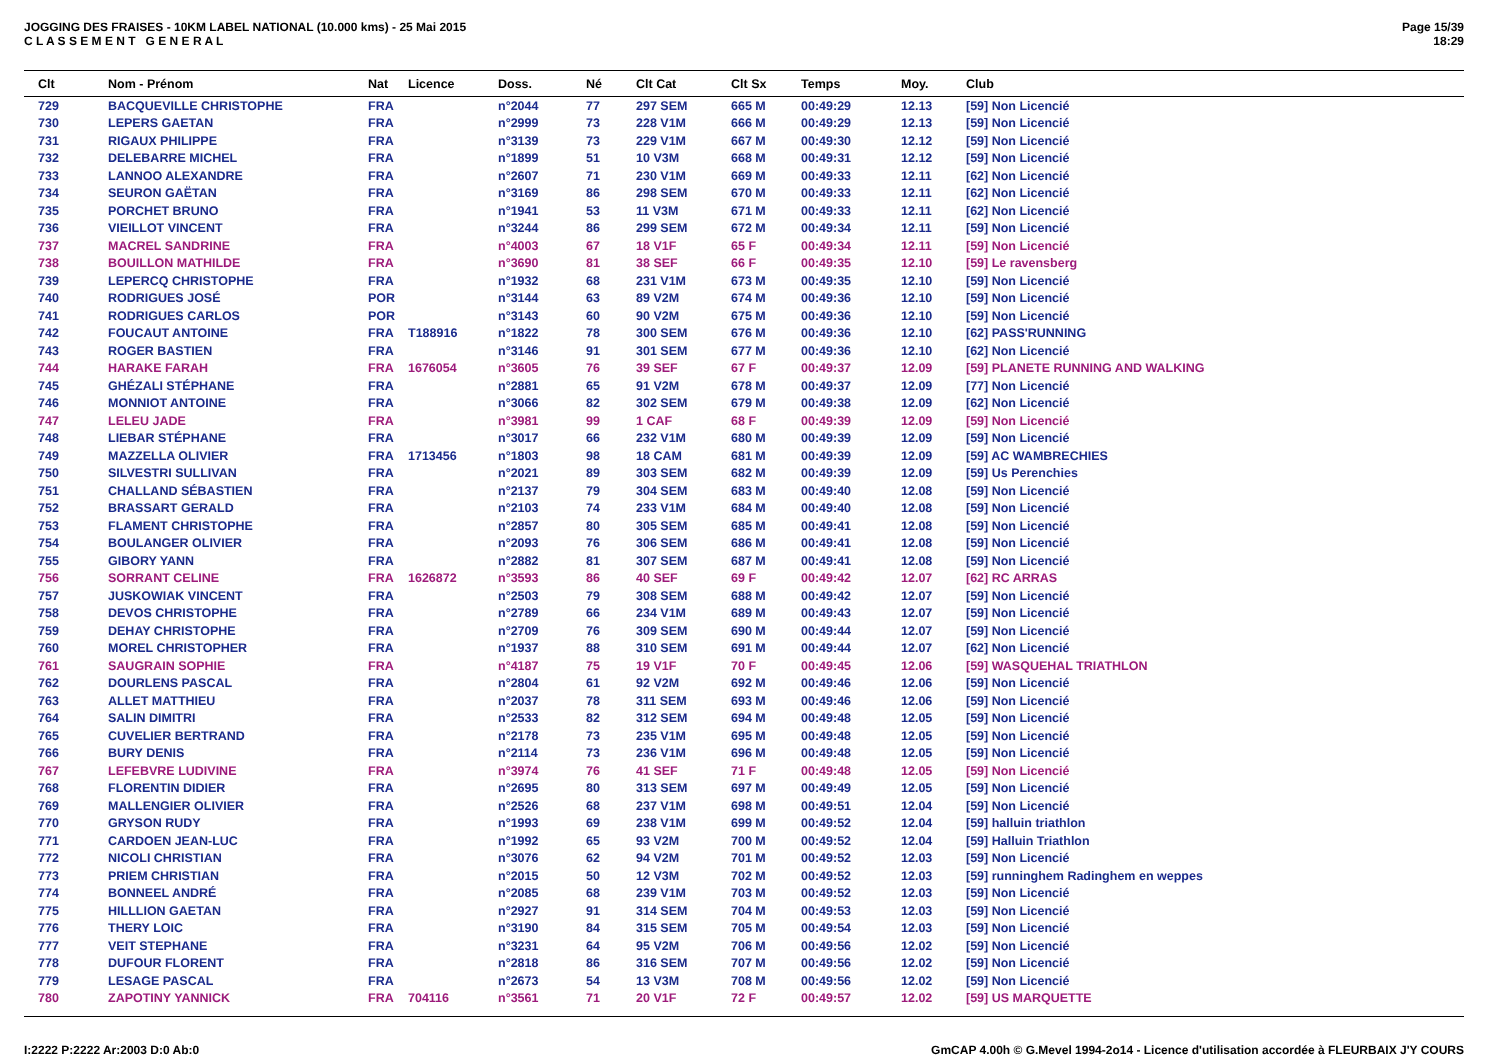JOGGING DES FRAISES - 10KM LABEL NATIONAL (10.000 kms) - 25 Mai 2015
C L A S S E M E N T G E N E R A L
Page 15/39
18:29
| Clt | Nom - Prénom | Nat | Licence | Doss. | Né | Clt Cat | Clt Sx | Temps | Moy. | Club |
| --- | --- | --- | --- | --- | --- | --- | --- | --- | --- | --- |
| 729 | BACQUEVILLE CHRISTOPHE | FRA | | n°2044 | 77 | 297 SEM | 665 M | 00:49:29 | 12.13 | [59] Non Licencié |
| 730 | LEPERS GAETAN | FRA | | n°2999 | 73 | 228 V1M | 666 M | 00:49:29 | 12.13 | [59] Non Licencié |
| 731 | RIGAUX PHILIPPE | FRA | | n°3139 | 73 | 229 V1M | 667 M | 00:49:30 | 12.12 | [59] Non Licencié |
| 732 | DELEBARRE MICHEL | FRA | | n°1899 | 51 | 10 V3M | 668 M | 00:49:31 | 12.12 | [59] Non Licencié |
| 733 | LANNOO ALEXANDRE | FRA | | n°2607 | 71 | 230 V1M | 669 M | 00:49:33 | 12.11 | [62] Non Licencié |
| 734 | SEURON GAËTAN | FRA | | n°3169 | 86 | 298 SEM | 670 M | 00:49:33 | 12.11 | [62] Non Licencié |
| 735 | PORCHET BRUNO | FRA | | n°1941 | 53 | 11 V3M | 671 M | 00:49:33 | 12.11 | [62] Non Licencié |
| 736 | VIEILLOT VINCENT | FRA | | n°3244 | 86 | 299 SEM | 672 M | 00:49:34 | 12.11 | [59] Non Licencié |
| 737 | MACREL SANDRINE | FRA | | n°4003 | 67 | 18 V1F | 65 F | 00:49:34 | 12.11 | [59] Non Licencié |
| 738 | BOUILLON MATHILDE | FRA | | n°3690 | 81 | 38 SEF | 66 F | 00:49:35 | 12.10 | [59] Le ravensberg |
| 739 | LEPERCQ CHRISTOPHE | FRA | | n°1932 | 68 | 231 V1M | 673 M | 00:49:35 | 12.10 | [59] Non Licencié |
| 740 | RODRIGUES JOSÉ | POR | | n°3144 | 63 | 89 V2M | 674 M | 00:49:36 | 12.10 | [59] Non Licencié |
| 741 | RODRIGUES CARLOS | POR | | n°3143 | 60 | 90 V2M | 675 M | 00:49:36 | 12.10 | [59] Non Licencié |
| 742 | FOUCAUT ANTOINE | FRA | T188916 | n°1822 | 78 | 300 SEM | 676 M | 00:49:36 | 12.10 | [62] PASS'RUNNING |
| 743 | ROGER BASTIEN | FRA | | n°3146 | 91 | 301 SEM | 677 M | 00:49:36 | 12.10 | [62] Non Licencié |
| 744 | HARAKE FARAH | FRA | 1676054 | n°3605 | 76 | 39 SEF | 67 F | 00:49:37 | 12.09 | [59] PLANETE RUNNING AND WALKING |
| 745 | GHÉZALI STÉPHANE | FRA | | n°2881 | 65 | 91 V2M | 678 M | 00:49:37 | 12.09 | [77] Non Licencié |
| 746 | MONNIOT ANTOINE | FRA | | n°3066 | 82 | 302 SEM | 679 M | 00:49:38 | 12.09 | [62] Non Licencié |
| 747 | LELEU JADE | FRA | | n°3981 | 99 | 1 CAF | 68 F | 00:49:39 | 12.09 | [59] Non Licencié |
| 748 | LIEBAR STÉPHANE | FRA | | n°3017 | 66 | 232 V1M | 680 M | 00:49:39 | 12.09 | [59] Non Licencié |
| 749 | MAZZELLA OLIVIER | FRA | 1713456 | n°1803 | 98 | 18 CAM | 681 M | 00:49:39 | 12.09 | [59] AC WAMBRECHIES |
| 750 | SILVESTRI SULLIVAN | FRA | | n°2021 | 89 | 303 SEM | 682 M | 00:49:39 | 12.09 | [59] Us Perenchies |
| 751 | CHALLAND SÉBASTIEN | FRA | | n°2137 | 79 | 304 SEM | 683 M | 00:49:40 | 12.08 | [59] Non Licencié |
| 752 | BRASSART GERALD | FRA | | n°2103 | 74 | 233 V1M | 684 M | 00:49:40 | 12.08 | [59] Non Licencié |
| 753 | FLAMENT CHRISTOPHE | FRA | | n°2857 | 80 | 305 SEM | 685 M | 00:49:41 | 12.08 | [59] Non Licencié |
| 754 | BOULANGER OLIVIER | FRA | | n°2093 | 76 | 306 SEM | 686 M | 00:49:41 | 12.08 | [59] Non Licencié |
| 755 | GIBORY YANN | FRA | | n°2882 | 81 | 307 SEM | 687 M | 00:49:41 | 12.08 | [59] Non Licencié |
| 756 | SORRANT CELINE | FRA | 1626872 | n°3593 | 86 | 40 SEF | 69 F | 00:49:42 | 12.07 | [62] RC ARRAS |
| 757 | JUSKOWIAK VINCENT | FRA | | n°2503 | 79 | 308 SEM | 688 M | 00:49:42 | 12.07 | [59] Non Licencié |
| 758 | DEVOS CHRISTOPHE | FRA | | n°2789 | 66 | 234 V1M | 689 M | 00:49:43 | 12.07 | [59] Non Licencié |
| 759 | DEHAY CHRISTOPHE | FRA | | n°2709 | 76 | 309 SEM | 690 M | 00:49:44 | 12.07 | [59] Non Licencié |
| 760 | MOREL CHRISTOPHER | FRA | | n°1937 | 88 | 310 SEM | 691 M | 00:49:44 | 12.07 | [62] Non Licencié |
| 761 | SAUGRAIN SOPHIE | FRA | | n°4187 | 75 | 19 V1F | 70 F | 00:49:45 | 12.06 | [59] WASQUEHAL TRIATHLON |
| 762 | DOURLENS PASCAL | FRA | | n°2804 | 61 | 92 V2M | 692 M | 00:49:46 | 12.06 | [59] Non Licencié |
| 763 | ALLET MATTHIEU | FRA | | n°2037 | 78 | 311 SEM | 693 M | 00:49:46 | 12.06 | [59] Non Licencié |
| 764 | SALIN DIMITRI | FRA | | n°2533 | 82 | 312 SEM | 694 M | 00:49:48 | 12.05 | [59] Non Licencié |
| 765 | CUVELIER BERTRAND | FRA | | n°2178 | 73 | 235 V1M | 695 M | 00:49:48 | 12.05 | [59] Non Licencié |
| 766 | BURY DENIS | FRA | | n°2114 | 73 | 236 V1M | 696 M | 00:49:48 | 12.05 | [59] Non Licencié |
| 767 | LEFEBVRE LUDIVINE | FRA | | n°3974 | 76 | 41 SEF | 71 F | 00:49:48 | 12.05 | [59] Non Licencié |
| 768 | FLORENTIN DIDIER | FRA | | n°2695 | 80 | 313 SEM | 697 M | 00:49:49 | 12.05 | [59] Non Licencié |
| 769 | MALLENGIER OLIVIER | FRA | | n°2526 | 68 | 237 V1M | 698 M | 00:49:51 | 12.04 | [59] Non Licencié |
| 770 | GRYSON RUDY | FRA | | n°1993 | 69 | 238 V1M | 699 M | 00:49:52 | 12.04 | [59] halluin triathlon |
| 771 | CARDOEN JEAN-LUC | FRA | | n°1992 | 65 | 93 V2M | 700 M | 00:49:52 | 12.04 | [59] Halluin Triathlon |
| 772 | NICOLI CHRISTIAN | FRA | | n°3076 | 62 | 94 V2M | 701 M | 00:49:52 | 12.03 | [59] Non Licencié |
| 773 | PRIEM CHRISTIAN | FRA | | n°2015 | 50 | 12 V3M | 702 M | 00:49:52 | 12.03 | [59] runninghem Radinghem en weppes |
| 774 | BONNEEL ANDRÉ | FRA | | n°2085 | 68 | 239 V1M | 703 M | 00:49:52 | 12.03 | [59] Non Licencié |
| 775 | HILLLION GAETAN | FRA | | n°2927 | 91 | 314 SEM | 704 M | 00:49:53 | 12.03 | [59] Non Licencié |
| 776 | THERY LOIC | FRA | | n°3190 | 84 | 315 SEM | 705 M | 00:49:54 | 12.03 | [59] Non Licencié |
| 777 | VEIT STEPHANE | FRA | | n°3231 | 64 | 95 V2M | 706 M | 00:49:56 | 12.02 | [59] Non Licencié |
| 778 | DUFOUR FLORENT | FRA | | n°2818 | 86 | 316 SEM | 707 M | 00:49:56 | 12.02 | [59] Non Licencié |
| 779 | LESAGE PASCAL | FRA | | n°2673 | 54 | 13 V3M | 708 M | 00:49:56 | 12.02 | [59] Non Licencié |
| 780 | ZAPOTINY YANNICK | FRA | 704116 | n°3561 | 71 | 20 V1F | 72 F | 00:49:57 | 12.02 | [59] US MARQUETTE |
I:2222 P:2222 Ar:2003 D:0 Ab:0 GmCAP 4.00h © G.Mevel 1994-2o14 - Licence d'utilisation accordée à FLEURBAIX J'Y COURS